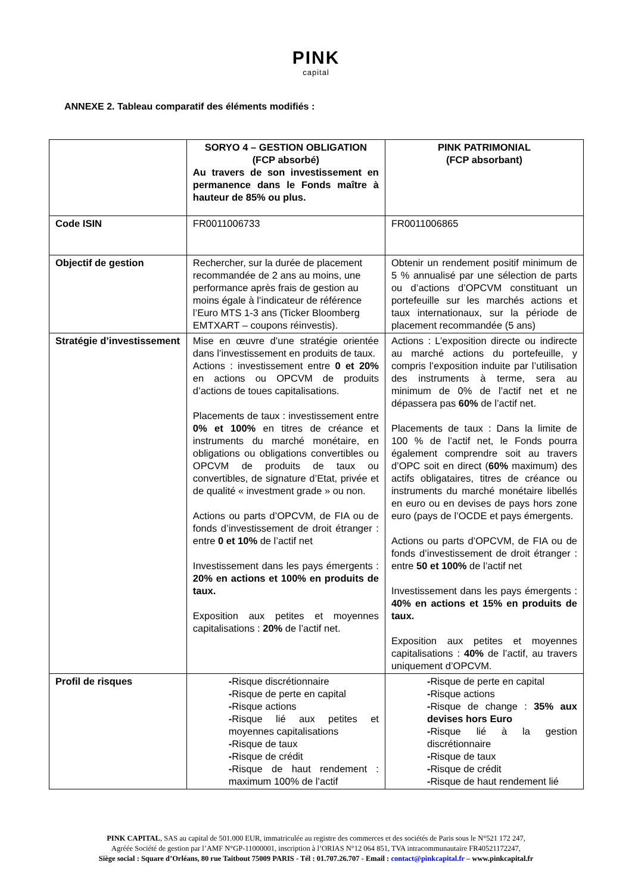PINK
capital
ANNEXE 2. Tableau comparatif des éléments modifiés :
| | SORYO 4 – GESTION OBLIGATION (FCP absorbé) Au travers de son investissement en permanence dans le Fonds maître à hauteur de 85% ou plus. | PINK PATRIMONIAL (FCP absorbant) |
| Code ISIN | FR0011006733 | FR0011006865 |
| Objectif de gestion | Rechercher, sur la durée de placement recommandée de 2 ans au moins, une performance après frais de gestion au moins égale à l’indicateur de référence l’Euro MTS 1-3 ans (Ticker Bloomberg EMTXART – coupons réinvestis). | Obtenir un rendement positif minimum de 5 % annualisé par une sélection de parts ou d’actions d’OPCVM constituant un portefeuille sur les marchés actions et taux internationaux, sur la période de placement recommandée (5 ans) |
| Stratégie d’investissement | Mise en œuvre d’une stratégie orientée dans l’investissement en produits de taux. Actions : investissement entre 0 et 20% en actions ou OPCVM de produits d’actions de toues capitalisations. Placements de taux : investissement entre 0% et 100% en titres de créance et instruments du marché monétaire, en obligations ou obligations convertibles ou OPCVM de produits de taux ou convertibles, de signature d’Etat, privée et de qualité « investment grade » ou non. Actions ou parts d’OPCVM, de FIA ou de fonds d’investissement de droit étranger : entre 0 et 10% de l’actif net Investissement dans les pays émergents : 20% en actions et 100% en produits de taux. Exposition aux petites et moyennes capitalisations : 20% de l’actif net. | Actions : L’exposition directe ou indirecte au marché actions du portefeuille, y compris l’exposition induite par l’utilisation des instruments à terme, sera au minimum de 0% de l’actif net et ne dépassera pas 60% de l’actif net. Placements de taux : Dans la limite de 100 % de l’actif net, le Fonds pourra également comprendre soit au travers d’OPC soit en direct ( 60% maximum) des actifs obligataires, titres de créance ou instruments du marché monétaire libellés en euro ou en devises de pays hors zone euro (pays de l’OCDE et pays émergents. Actions ou parts d’OPCVM, de FIA ou de fonds d’investissement de droit étranger : entre 50 et 100% de l’actif net Investissement dans les pays émergents : 40% en actions et 15% en produits de taux. Exposition aux petites et moyennes capitalisations : 40% de l’actif, au travers uniquement d’OPCVM. |
| Profil de risques | - Risque discrétionnaire - Risque de perte en capital - Risque actions - Risque lié aux petites et moyennes capitalisations - Risque de taux - Risque de crédit - Risque de haut rendement : maximum 100% de l’actif | - Risque de perte en capital - Risque actions - Risque de change : 35% aux devises hors Euro - Risque lié à la gestion discrétionnaire - Risque de taux - Risque de crédit - Risque de haut rendement lié |
PINK CAPITAL, SAS au capital de 501.000 EUR, immatriculée au registre des commerces et des sociétés de Paris sous le N°521 172 247,
Agréée Société de gestion par l’AMF N°GP-11000001, inscription à l’ORIAS N°12 064 851, TVA intracommunautaire FR40521172247,
Siège social : Square d’Orléans, 80 rue Taitbout 75009 PARIS - Tél : 01.707.26.707 - Email : contact@pinkcapital.fr – www.pinkcapital.fr